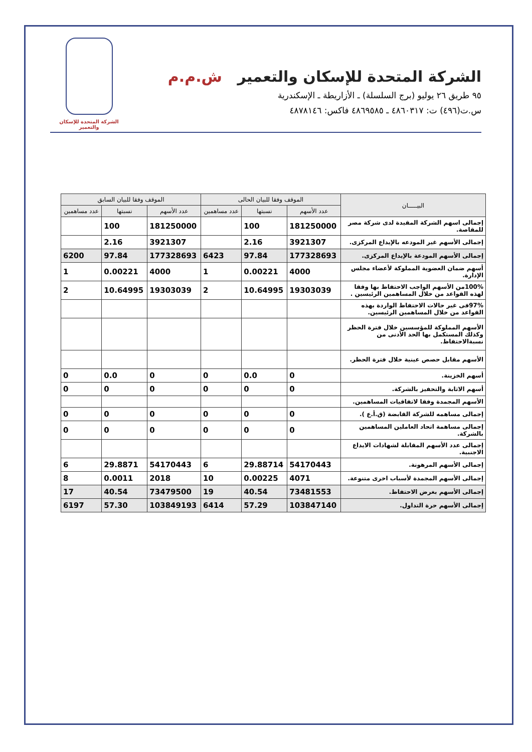الشركة المتحدة للإسكان والتعمير ش.م.م
٩٥ طريق ٢٦ يوليو (برج السلسلة) ـ الأزاريطة ـ الإسكندرية
س.ت(٤٩٦) ت: ٤٨٦٠٣١٧ ـ ٤٨٦٩٥٨٥ فاكس: ٤٨٧٨١٤٦
الشركة المتحدة للإسكان والتعمير
| البيـــــان | الموقف وفقا للبيان الحالى | | | الموقف وفقا للبيان السابق | | |
| --- | --- | --- | --- | --- | --- | --- |
| | عدد الأسهم | نسبتها | عدد مساهمين | عدد الأسهم | نسبتها | عدد مساهمين |
| إجمالى اسهم الشركة المقيدة لدى شركة مصر للمقاصة. | 181250000 | 100 | | 181250000 | 100 | |
| إجمالى الأسهم غير المودعه بالإيداع المركزى. | 3921307 | 2.16 | | 3921307 | 2.16 | |
| إجمالى الأسهم المودعة بالإيداع المركزى. | 177328693 | 97.84 | 6423 | 177328693 | 97.84 | 6200 |
| أسهم ضمان العضوية المملوكة لأعضاء مجلس الإدارة. | 4000 | 0.00221 | 1 | 4000 | 0.00221 | 1 |
| 100%من الأسهم الواجب الاحتفاظ بها وفقا لهذه القواعد من خلال المساهمين الرئيسين . | 19303039 | 10.64995 | 2 | 19303039 | 10.64995 | 2 |
| 97%فى غير حالات الاحتفاظ الواردة بهذه القواعد من خلال المساهمين الرئيسين. | | | | | | |
| الأسهم المملوكة للمؤسسين خلال فترة الحظر وكذلك المستكمل بها الحد الأدنى من نسبةالاحتفاظ. | | | | | | |
| الأسهم مقابل حصص عينية خلال فترة الحظر. | | | | | | |
| أسهم الخزينة. | 0 | 0.0 | 0 | 0 | 0.0 | 0 |
| أسهم الاثابة والتحفيز بالشركة. | 0 | 0 | 0 | 0 | 0 | 0 |
| الأسهم المجمدة وفقا لاتفاقيات المساهمين. | | | | | | |
| إجمالى مساهمه للشركة القابضة (ق.أ.ع ). | 0 | 0 | 0 | 0 | 0 | 0 |
| إجمالى مساهمة اتحاد العاملين المساهمين بالشركة. | 0 | 0 | 0 | 0 | 0 | 0 |
| إجمالى عدد الأسهم المقابلة لشهادات الايداع الاجنبية. | | | | | | |
| إجمالى الأسهم المرهونة. | 54170443 | 29.88714 | 6 | 54170443 | 29.8871 | 6 |
| إجمالى الأسهم المجمدة لأسباب اخرى متنوعة. | 4071 | 0.00225 | 10 | 2018 | 0.0011 | 8 |
| إجمالى الأسهم بغرض الاحتفاظ. | 73481553 | 40.54 | 19 | 73479500 | 40.54 | 17 |
| إجمالى الأسهم حرة التداول. | 103847140 | 57.29 | 6414 | 103849193 | 57.30 | 6197 |